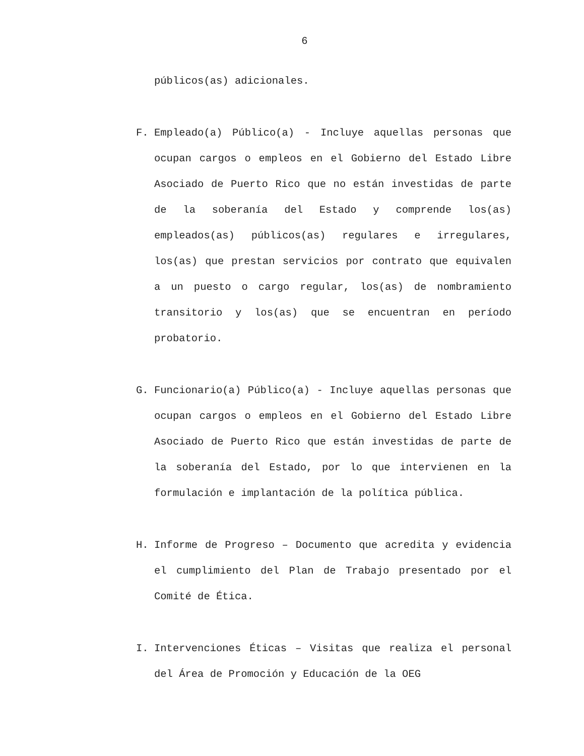6
públicos(as) adicionales.
F. Empleado(a) Público(a) - Incluye aquellas personas que ocupan cargos o empleos en el Gobierno del Estado Libre Asociado de Puerto Rico que no están investidas de parte de la soberanía del Estado y comprende los(as) empleados(as) públicos(as) regulares e irregulares, los(as) que prestan servicios por contrato que equivalen a un puesto o cargo regular, los(as) de nombramiento transitorio y los(as) que se encuentran en período probatorio.
G. Funcionario(a) Público(a) - Incluye aquellas personas que ocupan cargos o empleos en el Gobierno del Estado Libre Asociado de Puerto Rico que están investidas de parte de la soberanía del Estado, por lo que intervienen en la formulación e implantación de la política pública.
H. Informe de Progreso – Documento que acredita y evidencia el cumplimiento del Plan de Trabajo presentado por el Comité de Ética.
I. Intervenciones Éticas – Visitas que realiza el personal del Área de Promoción y Educación de la OEG